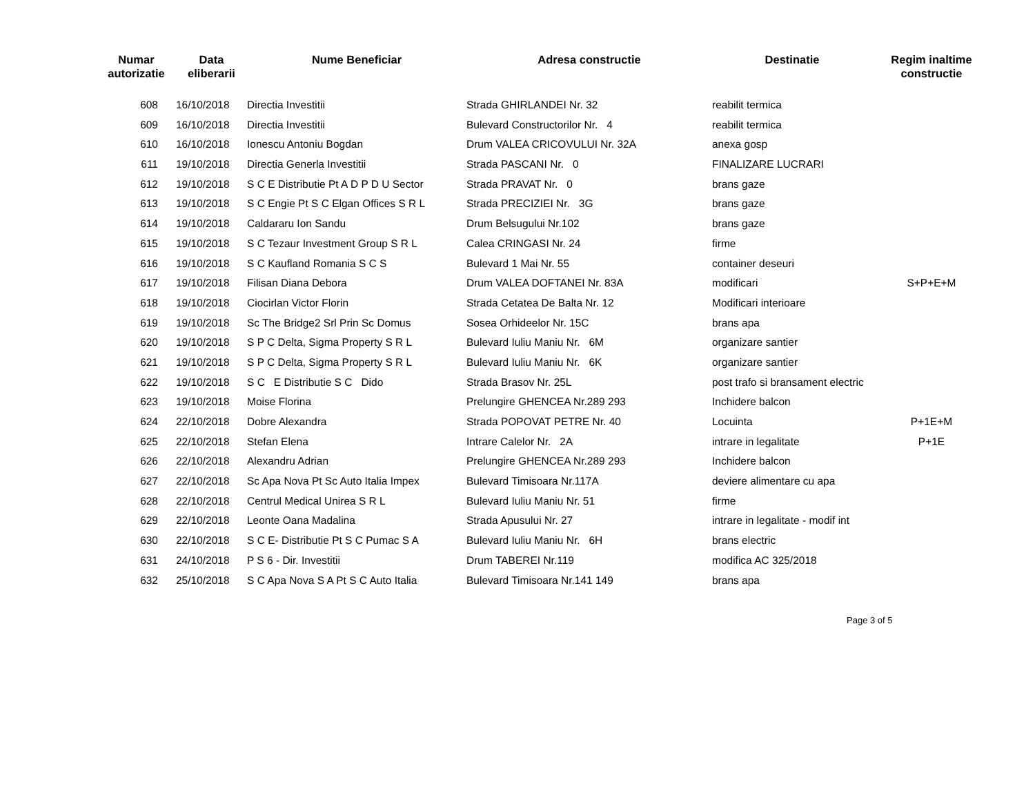| Numar autorizatie | Data eliberarii | Nume Beneficiar | Adresa constructie | Destinatie | Regim inaltime constructie |
| --- | --- | --- | --- | --- | --- |
| 608 | 16/10/2018 | Directia Investitii | Strada GHIRLANDEI Nr. 32 | reabilit termica | |
| 609 | 16/10/2018 | Directia Investitii | Bulevard Constructorilor Nr. 4 | reabilit termica | |
| 610 | 16/10/2018 | Ionescu Antoniu Bogdan | Drum VALEA CRICOVULUI Nr. 32A | anexa gosp | |
| 611 | 19/10/2018 | Directia Generla Investitii | Strada PASCANI Nr. 0 | FINALIZARE LUCRARI | |
| 612 | 19/10/2018 | S C E Distributie Pt A D P D U Sector | Strada PRAVAT Nr. 0 | brans gaze | |
| 613 | 19/10/2018 | S C Engie Pt S C Elgan Offices S R L | Strada PRECIZIEI Nr. 3G | brans gaze | |
| 614 | 19/10/2018 | Caldararu Ion Sandu | Drum Belsugului Nr.102 | brans gaze | |
| 615 | 19/10/2018 | S C Tezaur Investment Group S R L | Calea CRINGASI Nr. 24 | firme | |
| 616 | 19/10/2018 | S C Kaufland Romania S C S | Bulevard 1 Mai Nr. 55 | container deseuri | |
| 617 | 19/10/2018 | Filisan Diana Debora | Drum VALEA DOFTANEI Nr. 83A | modificari | S+P+E+M |
| 618 | 19/10/2018 | Ciocirlan Victor Florin | Strada Cetatea De Balta Nr. 12 | Modificari interioare | |
| 619 | 19/10/2018 | Sc The Bridge2 Srl Prin Sc Domus | Sosea Orhideelor Nr. 15C | brans apa | |
| 620 | 19/10/2018 | S P C Delta, Sigma Property S R L | Bulevard Iuliu Maniu Nr. 6M | organizare santier | |
| 621 | 19/10/2018 | S P C Delta, Sigma Property S R L | Bulevard Iuliu Maniu Nr. 6K | organizare santier | |
| 622 | 19/10/2018 | S C E Distributie S C Dido | Strada Brasov Nr. 25L | post trafo si bransament electric | |
| 623 | 19/10/2018 | Moise Florina | Prelungire GHENCEA Nr.289 293 | Inchidere balcon | |
| 624 | 22/10/2018 | Dobre Alexandra | Strada POPOVAT PETRE Nr. 40 | Locuinta | P+1E+M |
| 625 | 22/10/2018 | Stefan Elena | Intrare Calelor Nr. 2A | intrare in legalitate | P+1E |
| 626 | 22/10/2018 | Alexandru Adrian | Prelungire GHENCEA Nr.289 293 | Inchidere balcon | |
| 627 | 22/10/2018 | Sc Apa Nova Pt Sc Auto Italia Impex | Bulevard Timisoara Nr.117A | deviere alimentare cu apa | |
| 628 | 22/10/2018 | Centrul Medical Unirea S R L | Bulevard Iuliu Maniu Nr. 51 | firme | |
| 629 | 22/10/2018 | Leonte Oana Madalina | Strada Apusului Nr. 27 | intrare in legalitate - modif int | |
| 630 | 22/10/2018 | S C E- Distributie Pt S C Pumac S A | Bulevard Iuliu Maniu Nr. 6H | brans electric | |
| 631 | 24/10/2018 | P S 6 - Dir. Investitii | Drum TABEREI Nr.119 | modifica AC 325/2018 | |
| 632 | 25/10/2018 | S C Apa Nova S A Pt S C Auto Italia | Bulevard Timisoara Nr.141 149 | brans apa | |
Page 3 of 5